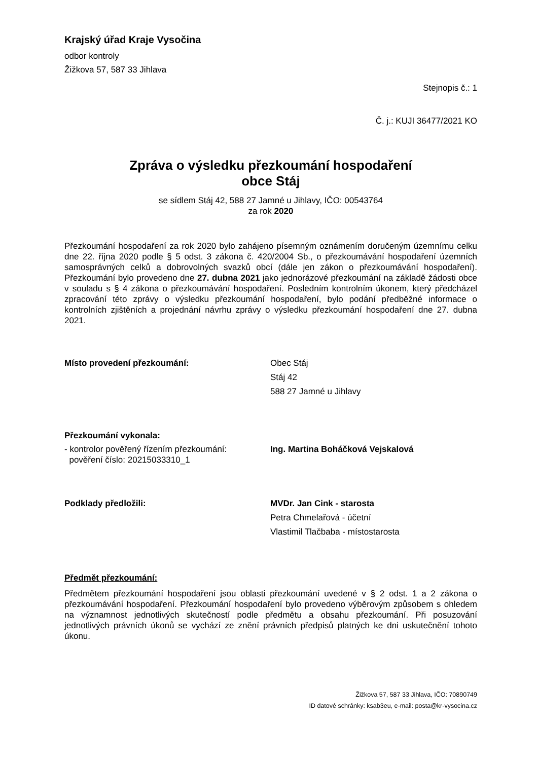Krajský úřad Kraje Vysočina
odbor kontroly
Žižkova 57, 587 33 Jihlava
Stejnopis č.: 1
Č. j.: KUJI 36477/2021 KO
Zpráva o výsledku přezkoumání hospodaření
obce Stáj
se sídlem Stáj 42, 588 27 Jamné u Jihlavy, IČO: 00543764
za rok 2020
Přezkoumání hospodaření za rok 2020 bylo zahájeno písemným oznámením doručeným územnímu celku dne 22. října 2020 podle § 5 odst. 3 zákona č. 420/2004 Sb., o přezkoumávání hospodaření územních samosprávných celků a dobrovolných svazků obcí (dále jen zákon o přezkoumávání hospodaření). Přezkoumání bylo provedeno dne 27. dubna 2021 jako jednorázové přezkoumání na základě žádosti obce v souladu s § 4 zákona o přezkoumávání hospodaření. Posledním kontrolním úkonem, který předcházel zpracování této zprávy o výsledku přezkoumání hospodaření, bylo podání předběžné informace o kontrolních zjištěních a projednání návrhu zprávy o výsledku přezkoumání hospodaření dne 27. dubna 2021.
Místo provedení přezkoumání: Obec Stáj
Stáj 42
588 27 Jamné u Jihlavy
Přezkoumání vykonala:
- kontrolor pověřený řízením přezkoumání:
pověření číslo: 20215033310_1
Ing. Martina Boháčková Vejskalová
Podklady předložili: MVDr. Jan Cink - starosta
Petra Chmelařová - účetní
Vlastimil Tlačbaba - místostarosta
Předmět přezkoumání:
Předmětem přezkoumání hospodaření jsou oblasti přezkoumání uvedené v § 2 odst. 1 a 2 zákona o přezkoumávání hospodaření. Přezkoumání hospodaření bylo provedeno výběrovým způsobem s ohledem na významnost jednotlivých skutečností podle předmětu a obsahu přezkoumání. Při posuzování jednotlivých právních úkonů se vychází ze znění právních předpisů platných ke dni uskutečnění tohoto úkonu.
Žižkova 57, 587 33 Jihlava, IČO: 70890749
ID datové schránky: ksab3eu, e-mail: posta@kr-vysocina.cz